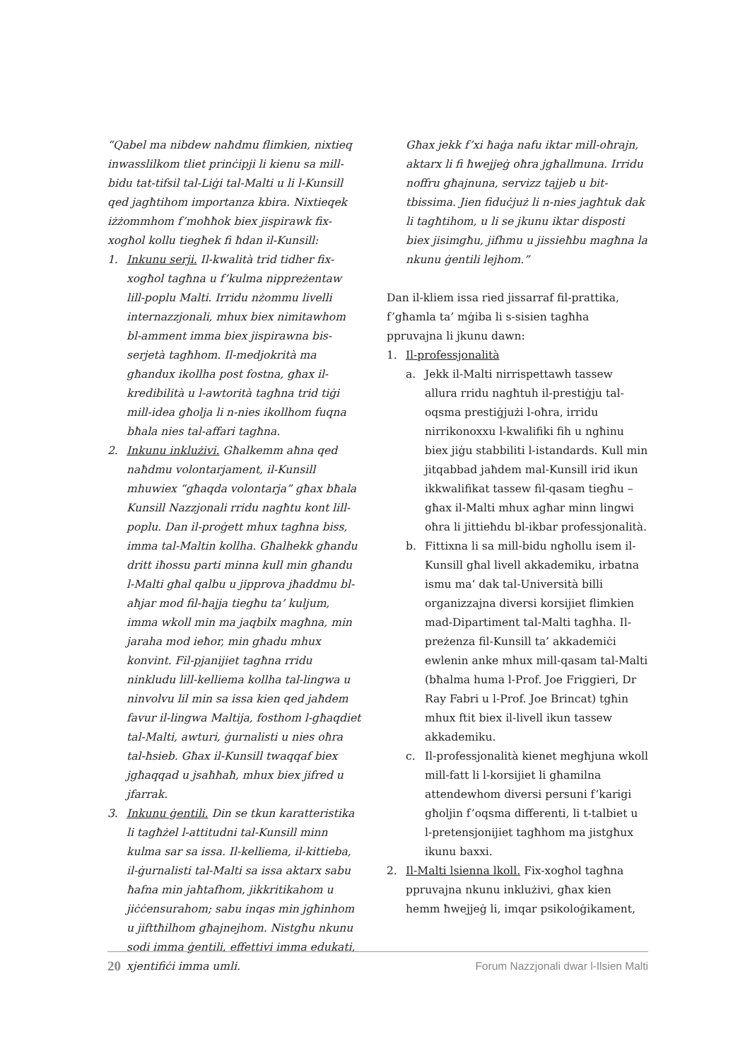“Qabel ma nibdew naħdmu flimkien, nixtieq inwasslilkom tliet prinċipji li kienu sa mill-bidu tat-tifsil tal-Liġi tal-Malti u li l-Kunsill qed jagħtihom importanza kbira. Nixtieqek iżżommhom f’moħħok biex jispirawk fix-xogħol kollu tiegħek fi ħdan il-Kunsill:
1. Inkunu serji. Il-kwalità trid tidher fix-xogħol tagħna u f’kulma nippreżentaw lill-poplu Malti. Irridu nżommu livelli internazzjonali, mhux biex nimitawhom bl-amment imma biex jispirawna bis-serjetà tagħhom. Il-medjokrità ma għandux ikollha post fostna, għax il-kredibilità u l-awtorità tagħna trid tiġi mill-idea għolja li n-nies ikollhom fuqna bħala nies tal-affari tagħna.
2. Inkunu inklużivi. Għalkemm aħna qed naħdmu volontarjament, il-Kunsill mhuwiex “għaqda volontarja” għax bħala Kunsill Nazzjonali rridu nagħtu kont lill-poplu. Dan il-proġett mhux tagħna biss, imma tal-Maltin kollha. Għalhekk għandu dritt iħossu parti minna kull min għandu l-Malti għal qalbu u jipprova jħaddmu bl-aħjar mod fil-ħajja tiegħu ta’ kuljum, imma wkoll min ma jaqbilx magħna, min jaraha mod ieħor, min għadu mhux konvint. Fil-pjanijiet tagħna rridu ninkludu lill-kelliema kollha tal-lingwa u ninvolvu lil min sa issa kien qed jaħdem favur il-lingwa Maltija, fosthom l-għaqdiet tal-Malti, awturi, ġurnalisti u nies oħra tal-ħsieb. Għax il-Kunsill twaqqaf biex jgħaqqad u jsaħħaħ, mhux biex jifred u jfarrak.
3. Inkunu ġentili. Din se tkun karatteristika li tagħżel l-attitudni tal-Kunsill minn kulma sar sa issa. Il-kelliema, il-kittieba, il-ġurnalisti tal-Malti sa issa aktarx sabu ħafna min jaħtafhom, jikkritikahom u jiċċensurahom; sabu inqas min jgħinhom u jifttħilhom għajnejhom. Nistgħu nkunu sodi imma ġentili, effettivi imma edukati, xjentifiċi imma umli.
Għax jekk f’xi ħaġa nafu iktar mill-oħrajn, aktarx li fi ħwejjeġ oħra jgħallmuna. Irridu noffru għajnuna, servizz tajjeb u bit-tbissima. Jien fiduċjuż li n-nies jagħtuk dak li tagħtihom, u li se jkunu iktar disposti biex jisimgħu, jifhmu u jissieħbu magħna la nkunu ġentili lejhom.”
Dan il-kliem issa ried jissarraf fil-prattika, f’għamla ta’ mġiba li s-sisien tagħha ppruvajna li jkunu dawn:
1. Il-professjonalità
a. Jekk il-Malti nirrispettawh tassew allura rridu nagħtuh il-prestiġju tal-oqsma prestiġjużi l-oħra, irridu nirrikonoxxu l-kwalifiki fih u ngħinu biex jiġu stabbiliti l-istandards. Kull min jitqabbad jaħdem mal-Kunsill irid ikun ikkwalifikat tassew fil-qasam tiegħu – għax il-Malti mhux agħar minn lingwi oħra li jittieħdu bl-ikbar professjonalità.
b. Fittixna li sa mill-bidu ngħollu isem il-Kunsill għal livell akkademiku, irbatna ismu ma’ dak tal-Università billi organizzajna diversi korsijiet flimkien mad-Dipartiment tal-Malti tagħha. Il-preżenza fil-Kunsill ta’ akkademiċi ewlenin anke mhux mill-qasam tal-Malti (bħalma huma l-Prof. Joe Friggieri, Dr Ray Fabri u l-Prof. Joe Brincat) tgħin mhux ftit biex il-livell ikun tassew akkademiku.
c. Il-professjonalità kienet megħjuna wkoll mill-fatt li l-korsijiet li għamilna attendewhom diversi persuni f’karigi għoljin f’oqsma differenti, li t-talbiet u l-pretensjonijiet tagħhom ma jistgħux ikunu baxxi.
2. Il-Malti lsienna lkoll. Fix-xogħol tagħna ppruvajna nkunu inklużivi, għax kien hemm ħwejjeġ li, imqar psikoloġikament,
20 Forum Nazzjonali dwar l-Ilsien Malti